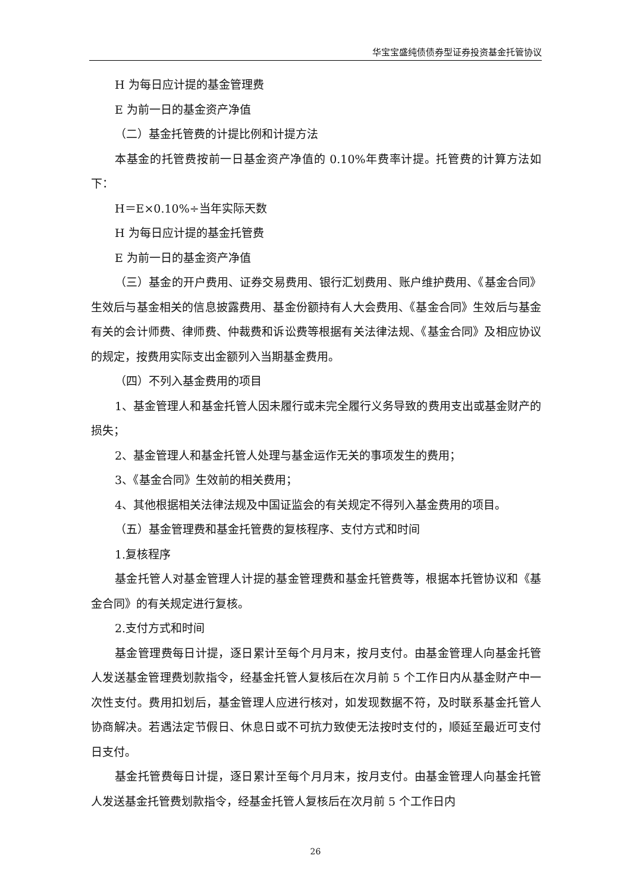华宝宝盛纯债债券型证券投资基金托管协议
H 为每日应计提的基金管理费
E 为前一日的基金资产净值
（二）基金托管费的计提比例和计提方法
本基金的托管费按前一日基金资产净值的 0.10%年费率计提。托管费的计算方法如下：
H＝E×0.10%÷当年实际天数
H 为每日应计提的基金托管费
E 为前一日的基金资产净值
（三）基金的开户费用、证券交易费用、银行汇划费用、账户维护费用、《基金合同》生效后与基金相关的信息披露费用、基金份额持有人大会费用、《基金合同》生效后与基金有关的会计师费、律师费、仲裁费和诉讼费等根据有关法律法规、《基金合同》及相应协议的规定，按费用实际支出金额列入当期基金费用。
（四）不列入基金费用的项目
1、基金管理人和基金托管人因未履行或未完全履行义务导致的费用支出或基金财产的损失；
2、基金管理人和基金托管人处理与基金运作无关的事项发生的费用；
3、《基金合同》生效前的相关费用；
4、其他根据相关法律法规及中国证监会的有关规定不得列入基金费用的项目。
（五）基金管理费和基金托管费的复核程序、支付方式和时间
1.复核程序
基金托管人对基金管理人计提的基金管理费和基金托管费等，根据本托管协议和《基金合同》的有关规定进行复核。
2.支付方式和时间
基金管理费每日计提，逐日累计至每个月月末，按月支付。由基金管理人向基金托管人发送基金管理费划款指令，经基金托管人复核后在次月前 5 个工作日内从基金财产中一次性支付。费用扣划后，基金管理人应进行核对，如发现数据不符，及时联系基金托管人协商解决。若遇法定节假日、休息日或不可抗力致使无法按时支付的，顺延至最近可支付日支付。
基金托管费每日计提，逐日累计至每个月月末，按月支付。由基金管理人向基金托管人发送基金托管费划款指令，经基金托管人复核后在次月前 5 个工作日内
26